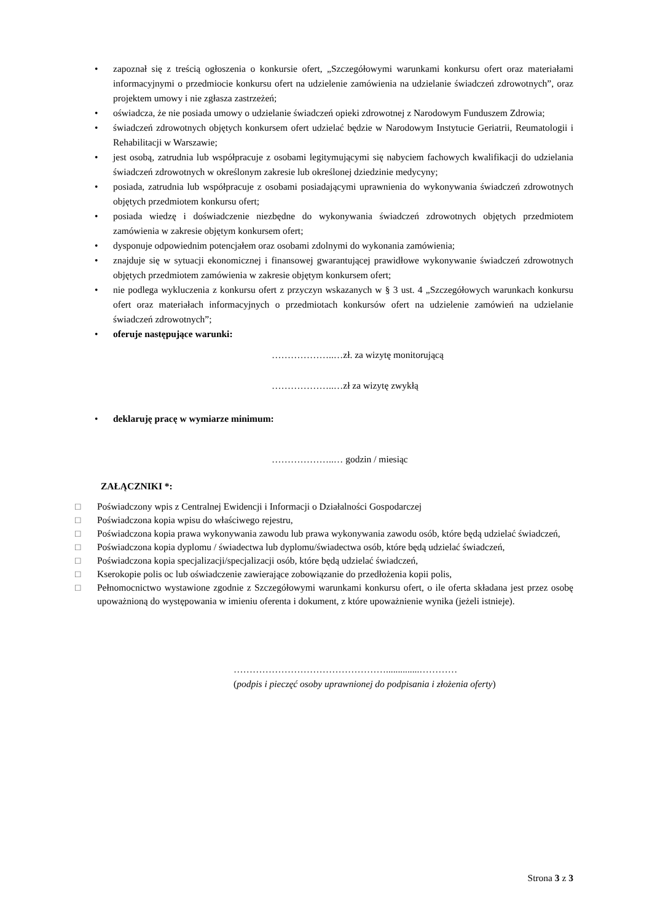• zapoznał się z treścią ogłoszenia o konkursie ofert, „Szczegółowymi warunkami konkursu ofert oraz materiałami informacyjnymi o przedmiocie konkursu ofert na udzielenie zamówienia na udzielanie świadczeń zdrowotnych”, oraz projektem umowy i nie zgłasza zastrzeżeń;
• oświadcza, że nie posiada umowy o udzielanie świadczeń opieki zdrowotnej z Narodowym Funduszem Zdrowia;
• świadczeń zdrowotnych objętych konkursem ofert udzielać będzie w Narodowym Instytucie Geriatrii, Reumatologii i Rehabilitacji w Warszawie;
• jest osobą, zatrudnia lub współpracuje z osobami legitymującymi się nabyciem fachowych kwalifikacji do udzielania świadczeń zdrowotnych w określonym zakresie lub określonej dziedzinie medycyny;
• posiada, zatrudnia lub współpracuje z osobami posiadającymi uprawnienia do wykonywania świadczeń zdrowotnych objętych przedmiotem konkursu ofert;
• posiada wiedzę i doświadczenie niezbędne do wykonywania świadczeń zdrowotnych objętych przedmiotem zamówienia w zakresie objętym konkursem ofert;
• dysponuje odpowiednim potencjałem oraz osobami zdolnymi do wykonania zamówienia;
• znajduje się w sytuacji ekonomicznej i finansowej gwarantującej prawidłowe wykonywanie świadczeń zdrowotnych objętych przedmiotem zamówienia w zakresie objętym konkursem ofert;
• nie podlega wykluczenia z konkursu ofert z przyczyn wskazanych w § 3 ust. 4 „Szczegółowych warunkach konkursu ofert oraz materiałach informacyjnych o przedmiotach konkursów ofert na udzielenie zamówień na udzielanie świadczeń zdrowotnych”;
• oferuje następujące warunki:
………………..…zł. za wizytę monitorującą
………………..…zł za wizytę zwykłą
• deklaruję pracę w wymiarze minimum:
………………..… godzin / miesiąc
ZAŁĄCZNIKI *:
□ Poświadczony wpis z Centralnej Ewidencji i Informacji o Działalności Gospodarczej
□ Poświadczona kopia wpisu do właściwego rejestru,
□ Poświadczona kopia prawa wykonywania zawodu lub prawa wykonywania zawodu osób, które będą udzielać świadczeń,
□ Poświadczona kopia dyplomu / świadectwa lub dyplomu/świadectwa osób, które będą udzielać świadczeń,
□ Poświadczona kopia specjalizacji/specjalizacji osób, które będą udzielać świadczeń,
□ Kserokopie polis oc lub oświadczenie zawierające zobowiązanie do przedłożenia kopii polis,
□ Pełnomocnictwo wystawione zgodnie z Szczegółowymi warunkami konkursu ofert, o ile oferta składana jest przez osobę upoważnioną do występowania w imieniu oferenta i dokument, z które upoważnienie wynika (jeżeli istnieje).
…………………………………………..............…………
(podpis i pieczęć osoby uprawnionej do podpisania i złożenia oferty)
Strona 3 z 3